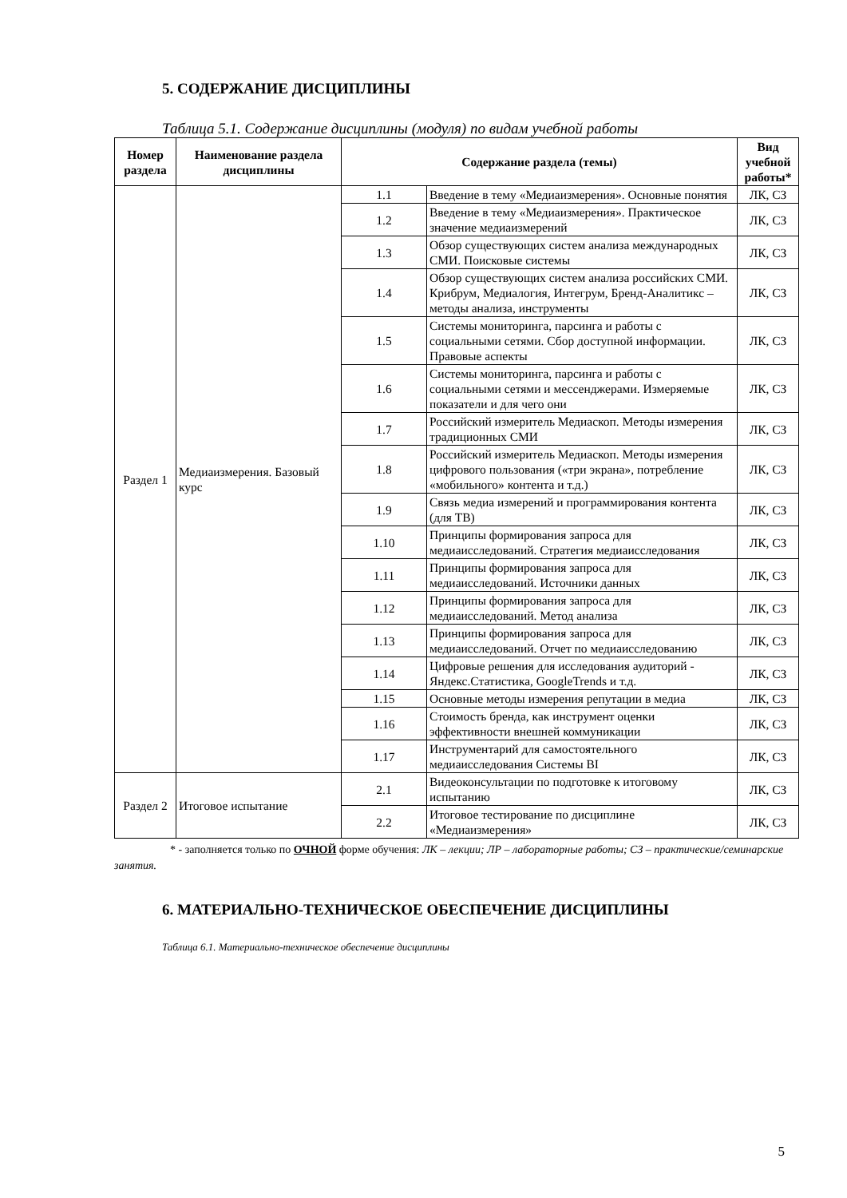5. СОДЕРЖАНИЕ ДИСЦИПЛИНЫ
Таблица 5.1. Содержание дисциплины (модуля) по видам учебной работы
| Номер раздела | Наименование раздела дисциплины | Содержание раздела (темы) | | Вид учебной работы* |
| --- | --- | --- | --- | --- |
| Раздел 1 | Медиаизмерения. Базовый курс | 1.1 | Введение в тему «Медиаизмерения». Основные понятия | ЛК, СЗ |
| | | 1.2 | Введение в тему «Медиаизмерения». Практическое значение медиаизмерений | ЛК, СЗ |
| | | 1.3 | Обзор существующих систем анализа международных СМИ. Поисковые системы | ЛК, СЗ |
| | | 1.4 | Обзор существующих систем анализа российских СМИ. Крибрум, Медиалогия, Интегрум, Бренд-Аналитикс – методы анализа, инструменты | ЛК, СЗ |
| | | 1.5 | Системы мониторинга, парсинга и работы с социальными сетями. Сбор доступной информации. Правовые аспекты | ЛК, СЗ |
| | | 1.6 | Системы мониторинга, парсинга и работы с социальными сетями и мессенджерами. Измеряемые показатели и для чего они | ЛК, СЗ |
| | | 1.7 | Российский измеритель Медиаскоп. Методы измерения традиционных СМИ | ЛК, СЗ |
| | | 1.8 | Российский измеритель Медиаскоп. Методы измерения цифрового пользования («три экрана», потребление «мобильного» контента и т.д.) | ЛК, СЗ |
| | | 1.9 | Связь медиа измерений и программирования контента (для ТВ) | ЛК, СЗ |
| | | 1.10 | Принципы формирования запроса для медиаисследований. Стратегия медиаисследования | ЛК, СЗ |
| | | 1.11 | Принципы формирования запроса для медиаисследований. Источники данных | ЛК, СЗ |
| | | 1.12 | Принципы формирования запроса для медиаисследований. Метод анализа | ЛК, СЗ |
| | | 1.13 | Принципы формирования запроса для медиаисследований. Отчет по медиаисследованию | ЛК, СЗ |
| | | 1.14 | Цифровые решения для исследования аудиторий - Яндекс.Статистика, GoogleTrends и т.д. | ЛК, СЗ |
| | | 1.15 | Основные методы измерения репутации в медиа | ЛК, СЗ |
| | | 1.16 | Стоимость бренда, как инструмент оценки эффективности внешней коммуникации | ЛК, СЗ |
| | | 1.17 | Инструментарий для самостоятельного медиаисследования Системы BI | ЛК, СЗ |
| Раздел 2 | Итоговое испытание | 2.1 | Видеоконсультации по подготовке к итоговому испытанию | ЛК, СЗ |
| | | 2.2 | Итоговое тестирование по дисциплине «Медиаизмерения» | ЛК, СЗ |
* - заполняется только по ОЧНОЙ форме обучения: ЛК – лекции; ЛР – лабораторные работы; СЗ – практические/семинарские занятия.
6. МАТЕРИАЛЬНО-ТЕХНИЧЕСКОЕ ОБЕСПЕЧЕНИЕ ДИСЦИПЛИНЫ
Таблица 6.1. Материально-техническое обеспечение дисциплины
5